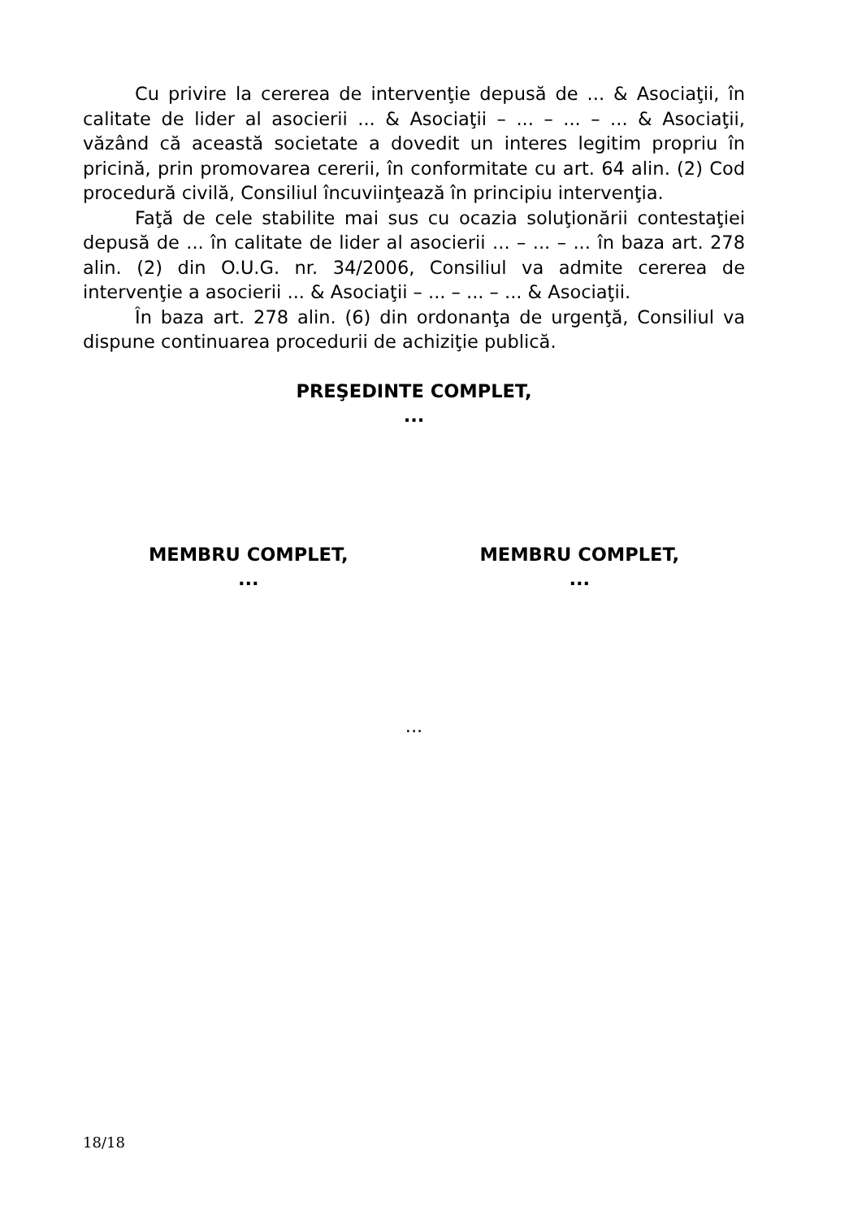Cu privire la cererea de intervenţie depusă de ... & Asociaţii, în calitate de lider al asocierii ... & Asociaţii – ... – ... – ... & Asociaţii, văzând că această societate a dovedit un interes legitim propriu în pricină, prin promovarea cererii, în conformitate cu art. 64 alin. (2) Cod procedură civilă, Consiliul încuviinţează în principiu intervenţia.
Faţă de cele stabilite mai sus cu ocazia soluţionării contestaţiei depusă de ... în calitate de lider al asocierii ... – ... – ... în baza art. 278 alin. (2) din O.U.G. nr. 34/2006, Consiliul va admite cererea de intervenţie a asocierii ... & Asociaţii – ... – ... – ... & Asociaţii.
În baza art. 278 alin. (6) din ordonanţa de urgenţă, Consiliul va dispune continuarea procedurii de achiziţie publică.
PREŞEDINTE COMPLET,
...
MEMBRU COMPLET,
...
MEMBRU COMPLET,
...
...
18/18